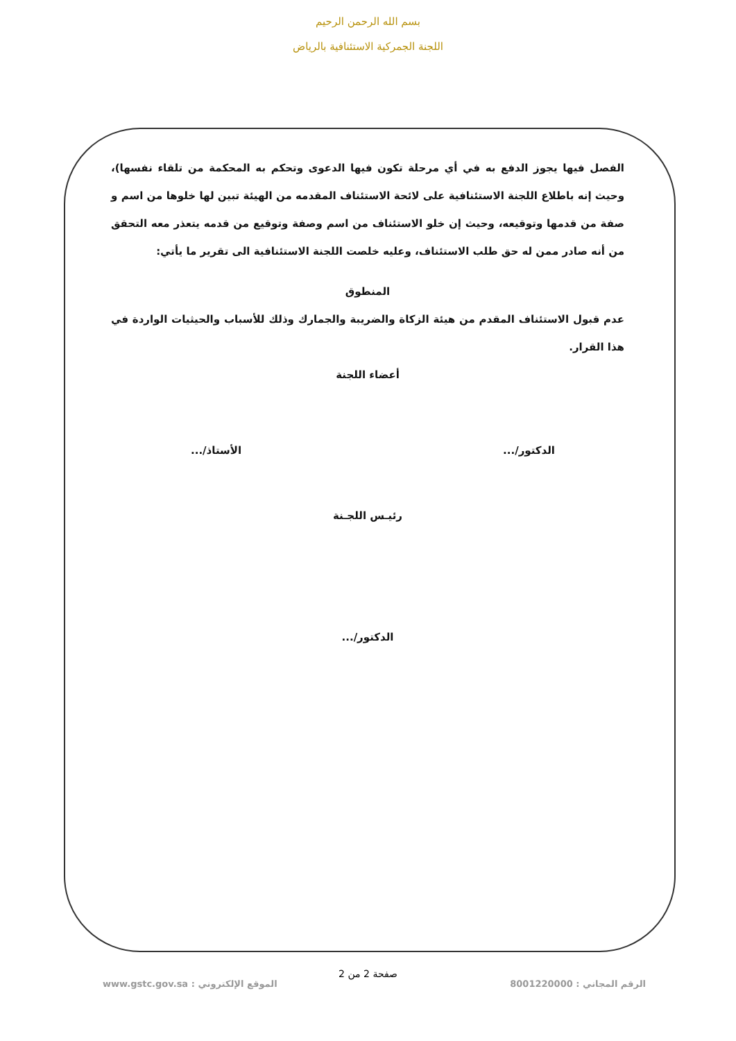بسم الله الرحمن الرحيم
اللجنة الجمركية الاستئنافية بالرياض
الفصل فيها يجوز الدفع به في أي مرحلة تكون فيها الدعوى وتحكم به المحكمة من تلقاء نفسها)، وحيث إنه باطلاع اللجنة الاستئنافية على لائحة الاستئناف المقدمه من الهيئة تبين لها خلوها من اسم و صفة من قدمها وتوقيعه، وحيث إن خلو الاستئناف من اسم وصفة وتوقيع من قدمه يتعذر معه التحقق من أنه صادر ممن له حق طلب الاستئناف، وعليه خلصت اللجنة الاستئنافية الى تقرير ما يأتي:
المنطوق
عدم قبول الاستئناف المقدم من هيئة الزكاة والضريبة والجمارك وذلك للأسباب والحيثيات الواردة في هذا القرار.
أعضاء اللجنة
الدكتور/... الأستاذ/...
رئيـس اللجـنة
الدكتور/...
صفحة 2 من 2
الرقم المجاني : 8001220000
الموقع الإلكتروني : www.gstc.gov.sa